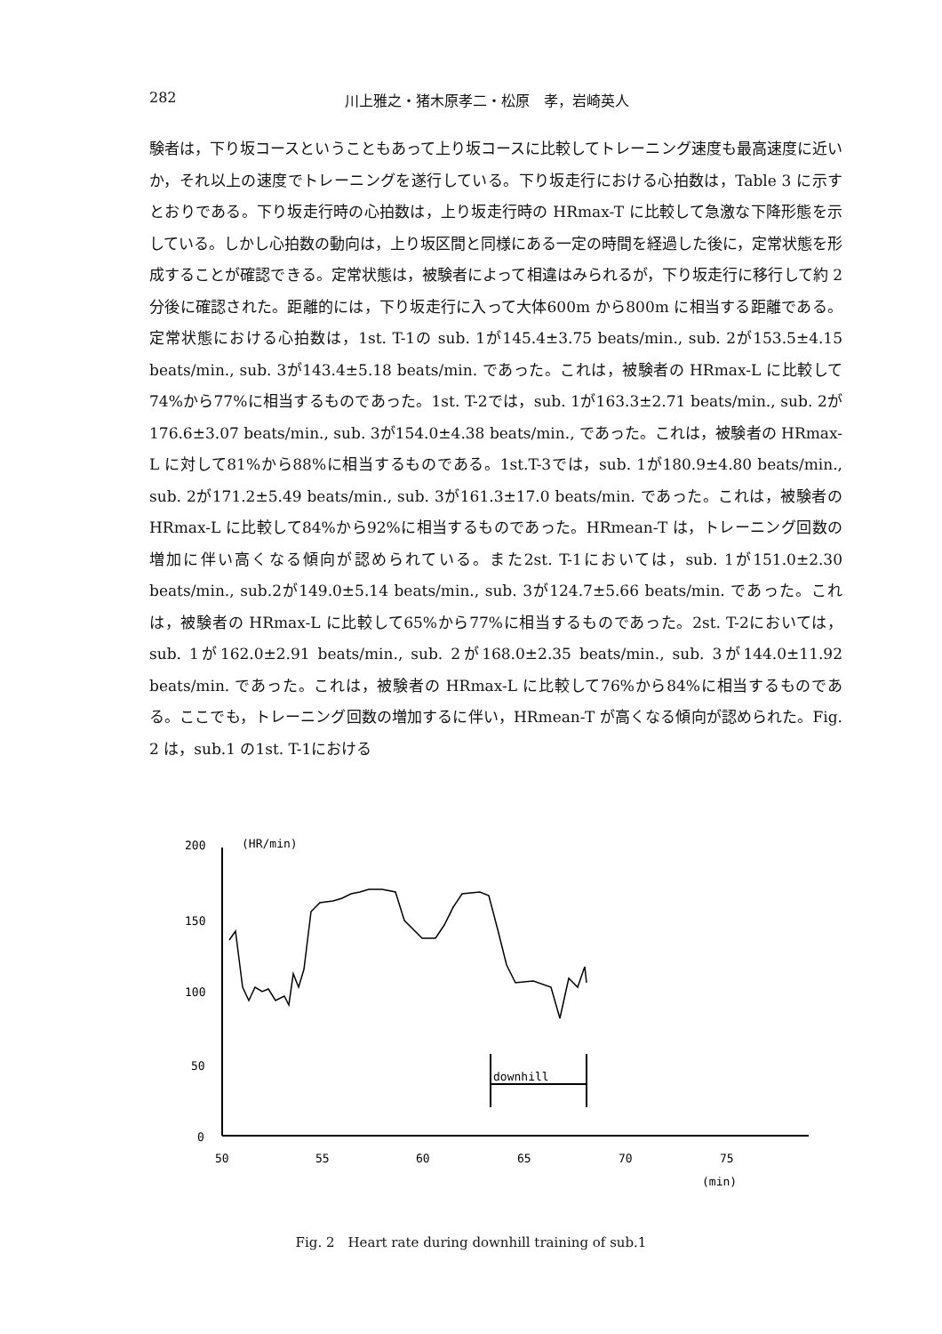282 川上雅之・猪木原孝二・松原　孝，岩崎英人
験者は，下り坂コースということもあって上り坂コースに比較してトレーニング速度も最高速度に近いか，それ以上の速度でトレーニングを遂行している。下り坂走行における心拍数は，Table 3 に示すとおりである。下り坂走行時の心拍数は，上り坂走行時の HRmax-T に比較して急激な下降形態を示している。しかし心拍数の動向は，上り坂区間と同様にある一定の時間を経過した後に，定常状態を形成することが確認できる。定常状態は，被験者によって相違はみられるが，下り坂走行に移行して約 2 分後に確認された。距離的には，下り坂走行に入って大体600m から800m に相当する距離である。定常状態における心拍数は，1st. T-1の sub. 1が145.4±3.75 beats/min., sub. 2が153.5±4.15 beats/min., sub. 3が143.4±5.18 beats/min. であった。これは，被験者の HRmax-L に比較して74%から77%に相当するものであった。1st. T-2では，sub. 1が163.3±2.71 beats/min., sub. 2が176.6±3.07 beats/min., sub. 3が154.0±4.38 beats/min., であった。これは，被験者の HRmax-L に対して81%から88%に相当するものである。1st.T-3では，sub. 1が180.9±4.80 beats/min., sub. 2が171.2±5.49 beats/min., sub. 3が161.3±17.0 beats/min. であった。これは，被験者の HRmax-L に比較して84%から92%に相当するものであった。HRmean-T は，トレーニング回数の増加に伴い高くなる傾向が認められている。また2st. T-1においては，sub. 1が151.0±2.30 beats/min., sub.2が149.0±5.14 beats/min., sub. 3が124.7±5.66 beats/min. であった。これは，被験者の HRmax-L に比較して65%から77%に相当するものであった。2st. T-2においては，sub. 1が162.0±2.91 beats/min., sub. 2が168.0±2.35 beats/min., sub. 3が144.0±11.92 beats/min. であった。これは，被験者の HRmax-L に比較して76%から84%に相当するものである。ここでも，トレーニング回数の増加するに伴い，HRmean-T が高くなる傾向が認められた。Fig. 2 は，sub.1 の1st. T-1における
200
150
100
50
0
(HR/min)
50
55
60
65
70
75
(min)
downhill
Fig. 2　Heart rate during downhill training of sub.1